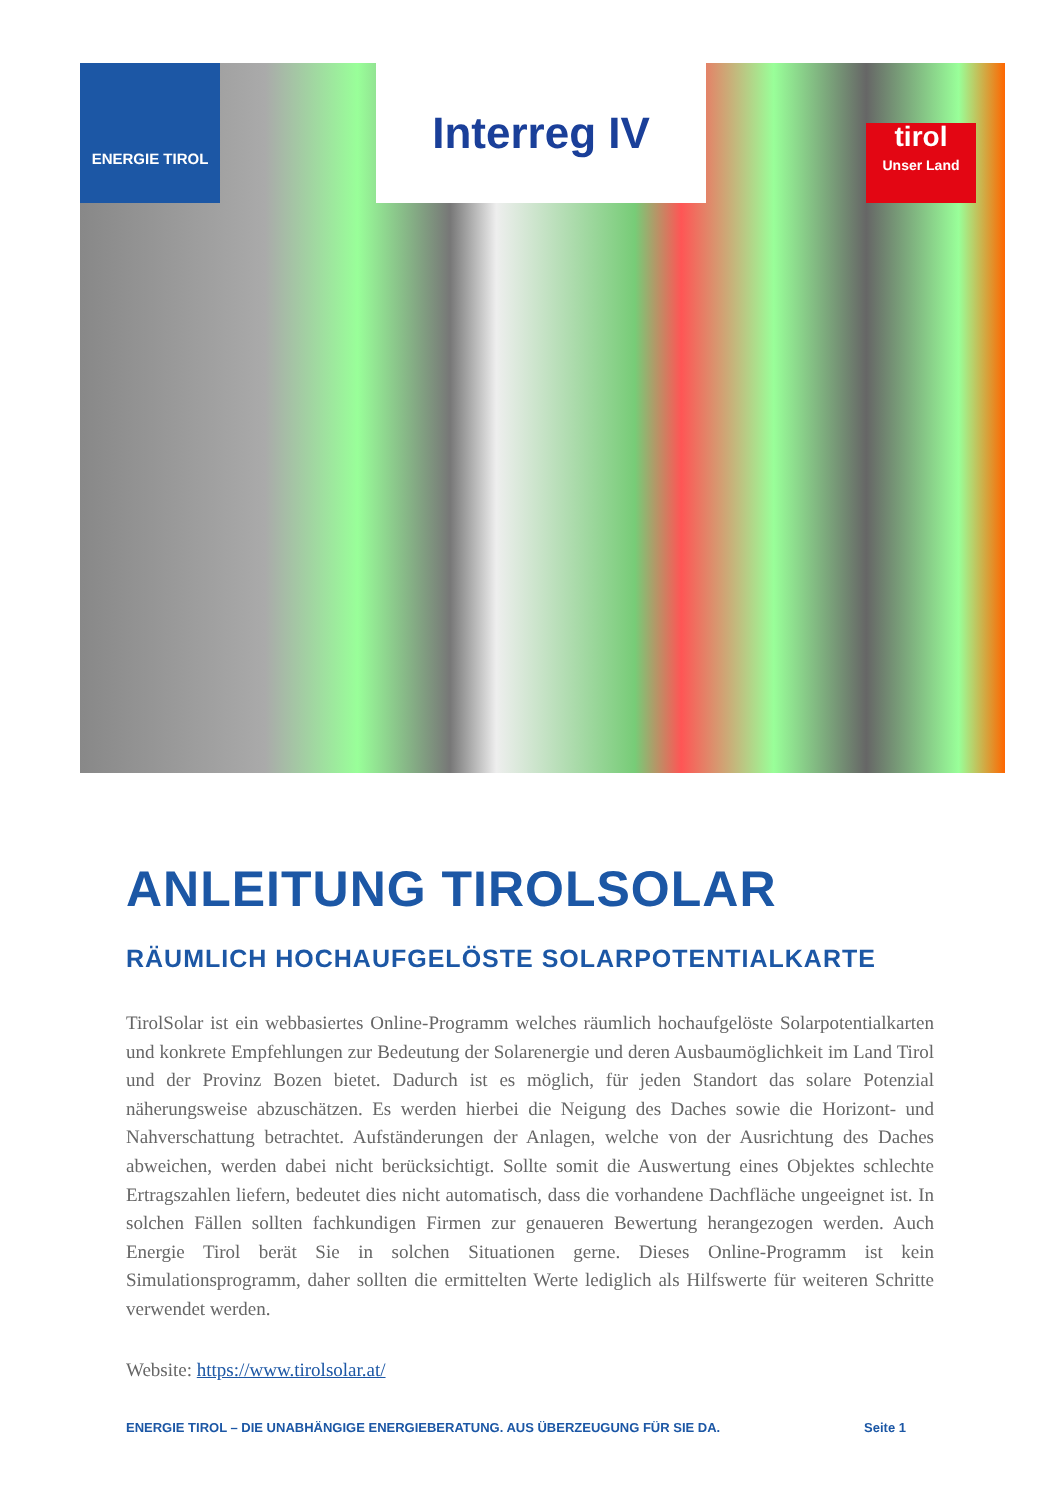ENERGIE TIROL
Interreg IV
tirol
Unser Land
ANLEITUNG TIROLSOLAR
RÄUMLICH HOCHAUFGELÖSTE SOLARPOTENTIALKARTE
TirolSolar ist ein webbasiertes Online-Programm welches räumlich hochaufgelöste Solarpotentialkarten und konkrete Empfehlungen zur Bedeutung der Solarenergie und deren Ausbaumöglichkeit im Land Tirol und der Provinz Bozen bietet. Dadurch ist es möglich, für jeden Standort das solare Potenzial näherungsweise abzuschätzen. Es werden hierbei die Neigung des Daches sowie die Horizont- und Nahverschattung betrachtet. Aufständerungen der Anlagen, welche von der Ausrichtung des Daches abweichen, werden dabei nicht berücksichtigt. Sollte somit die Auswertung eines Objektes schlechte Ertragszahlen liefern, bedeutet dies nicht automatisch, dass die vorhandene Dachfläche ungeeignet ist. In solchen Fällen sollten fachkundigen Firmen zur genaueren Bewertung herangezogen werden. Auch Energie Tirol berät Sie in solchen Situationen gerne. Dieses Online-Programm ist kein Simulationsprogramm, daher sollten die ermittelten Werte lediglich als Hilfswerte für weiteren Schritte verwendet werden.
Website: https://www.tirolsolar.at/
ENERGIE TIROL – DIE UNABHÄNGIGE ENERGIEBERATUNG. AUS ÜBERZEUGUNG FÜR SIE DA. Seite 1